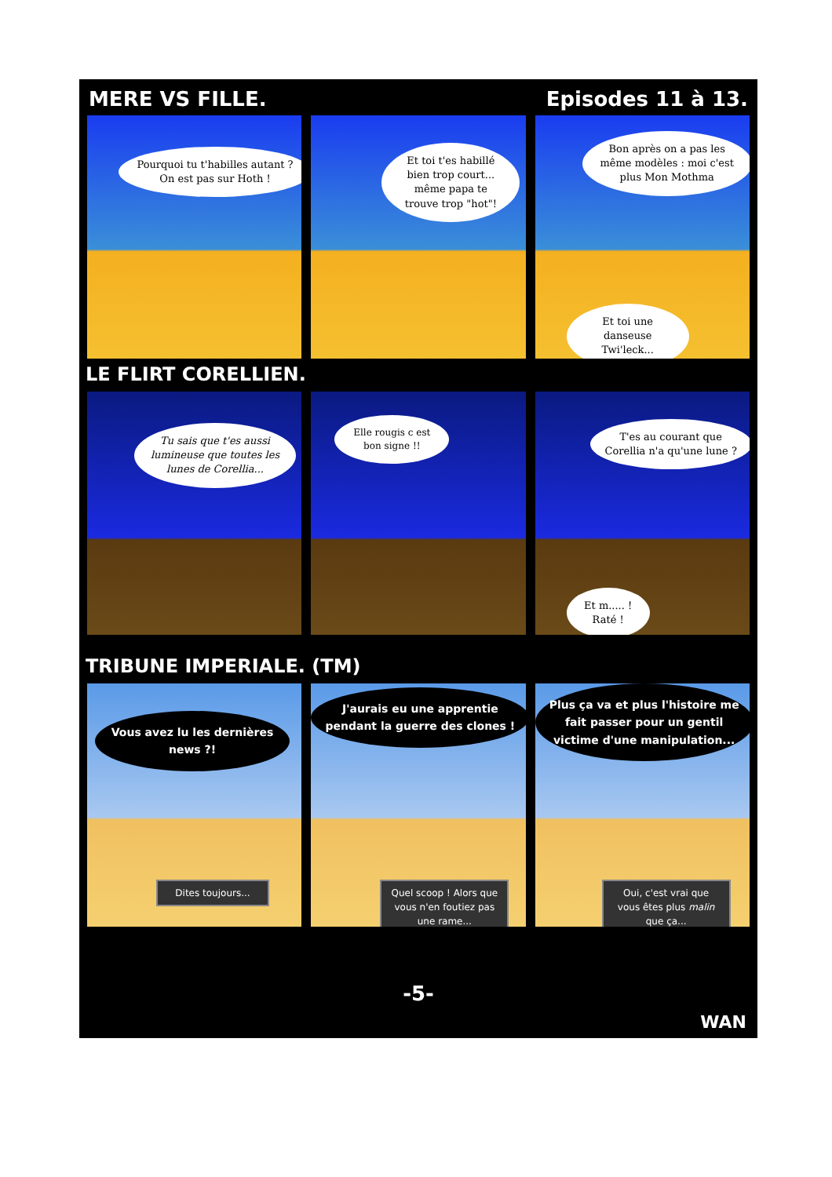MERE VS FILLE. Episodes 11 à 13.
Pourquoi tu t'habilles autant ? On est pas sur Hoth !
Et toi t'es habillé bien trop court... même papa te trouve trop "hot"!
Bon après on a pas les même modèles : moi c'est plus Mon Mothma
Et toi une danseuse Twi'leck...
LE FLIRT CORELLIEN.
Tu sais que t'es aussi lumineuse que toutes les lunes de Corellia...
Elle rougis c est bon signe !!
T'es au courant que Corellia n'a qu'une lune ?
Et m..... ! Raté !
TRIBUNE IMPERIALE. (TM)
Vous avez lu les dernières news ?!
Dites toujours...
J'aurais eu une apprentie pendant la guerre des clones !
Quel scoop ! Alors que vous n'en foutiez pas une rame...
Plus ça va et plus l'histoire me fait passer pour un gentil victime d'une manipulation...
Oui, c'est vrai que vous êtes plus malin que ça...
-5-
WAN